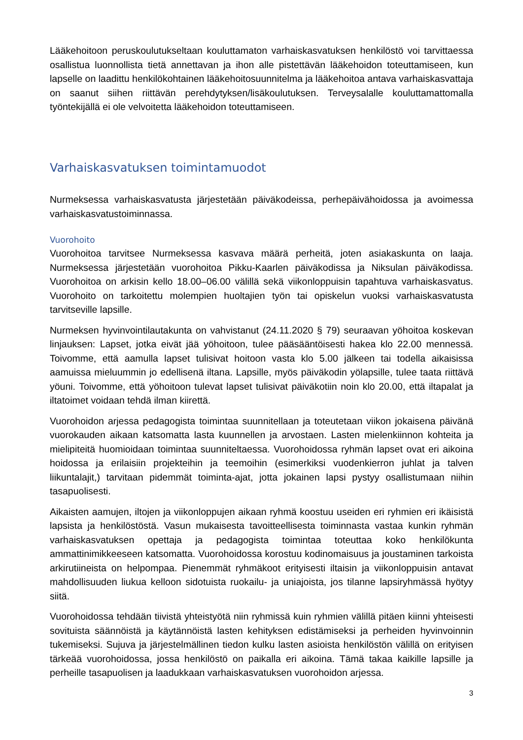Lääkehoitoon peruskoulutukseltaan kouluttamaton varhaiskasvatuksen henkilöstö voi tarvittaessa osallistua luonnollista tietä annettavan ja ihon alle pistettävän lääkehoidon toteuttamiseen, kun lapselle on laadittu henkilökohtainen lääkehoitosuunnitelma ja lääkehoitoa antava varhaiskasvattaja on saanut siihen riittävän perehdytyksen/lisäkoulutuksen. Terveysalalle kouluttamattomalla työntekijällä ei ole velvoitetta lääkehoidon toteuttamiseen.
Varhaiskasvatuksen toimintamuodot
Nurmeksessa varhaiskasvatusta järjestetään päiväkodeissa, perhepäivähoidossa ja avoimessa varhaiskasvatustoiminnassa.
Vuorohoito
Vuorohoitoa tarvitsee Nurmeksessa kasvava määrä perheitä, joten asiakaskunta on laaja. Nurmeksessa järjestetään vuorohoitoa Pikku-Kaarlen päiväkodissa ja Niksulan päiväkodissa. Vuorohoitoa on arkisin kello 18.00–06.00 välillä sekä viikonloppuisin tapahtuva varhaiskasvatus. Vuorohoito on tarkoitettu molempien huoltajien työn tai opiskelun vuoksi varhaiskasvatusta tarvitseville lapsille.
Nurmeksen hyvinvointilautakunta on vahvistanut (24.11.2020 § 79) seuraavan yöhoitoa koskevan linjauksen: Lapset, jotka eivät jää yöhoitoon, tulee pääsääntöisesti hakea klo 22.00 mennessä. Toivomme, että aamulla lapset tulisivat hoitoon vasta klo 5.00 jälkeen tai todella aikaisissa aamuissa mieluummin jo edellisenä iltana. Lapsille, myös päiväkodin yölapsille, tulee taata riittävä yöuni. Toivomme, että yöhoitoon tulevat lapset tulisivat päiväkotiin noin klo 20.00, että iltapalat ja iltatoimet voidaan tehdä ilman kiirettä.
Vuorohoidon arjessa pedagogista toimintaa suunnitellaan ja toteutetaan viikon jokaisena päivänä vuorokauden aikaan katsomatta lasta kuunnellen ja arvostaen. Lasten mielenkiinnon kohteita ja mielipiteitä huomioidaan toimintaa suunniteltaessa. Vuorohoidossa ryhmän lapset ovat eri aikoina hoidossa ja erilaisiin projekteihin ja teemoihin (esimerkiksi vuodenkierron juhlat ja talven liikuntalajit,) tarvitaan pidemmät toiminta-ajat, jotta jokainen lapsi pystyy osallistumaan niihin tasapuolisesti.
Aikaisten aamujen, iltojen ja viikonloppujen aikaan ryhmä koostuu useiden eri ryhmien eri ikäisistä lapsista ja henkilöstöstä. Vasun mukaisesta tavoitteellisesta toiminnasta vastaa kunkin ryhmän varhaiskasvatuksen opettaja ja pedagogista toimintaa toteuttaa koko henkilökunta ammattinimikkeeseen katsomatta. Vuorohoidossa korostuu kodinomaisuus ja joustaminen tarkoista arkirutiineista on helpompaa. Pienemmät ryhmäkoot erityisesti iltaisin ja viikonloppuisin antavat mahdollisuuden liukua kelloon sidotuista ruokailu- ja uniajoista, jos tilanne lapsiryhmässä hyötyy siitä.
Vuorohoidossa tehdään tiivistä yhteistyötä niin ryhmissä kuin ryhmien välillä pitäen kiinni yhteisesti sovituista säännöistä ja käytännöistä lasten kehityksen edistämiseksi ja perheiden hyvinvoinnin tukemiseksi. Sujuva ja järjestelmällinen tiedon kulku lasten asioista henkilöstön välillä on erityisen tärkeää vuorohoidossa, jossa henkilöstö on paikalla eri aikoina. Tämä takaa kaikille lapsille ja perheille tasapuolisen ja laadukkaan varhaiskasvatuksen vuorohoidon arjessa.
3